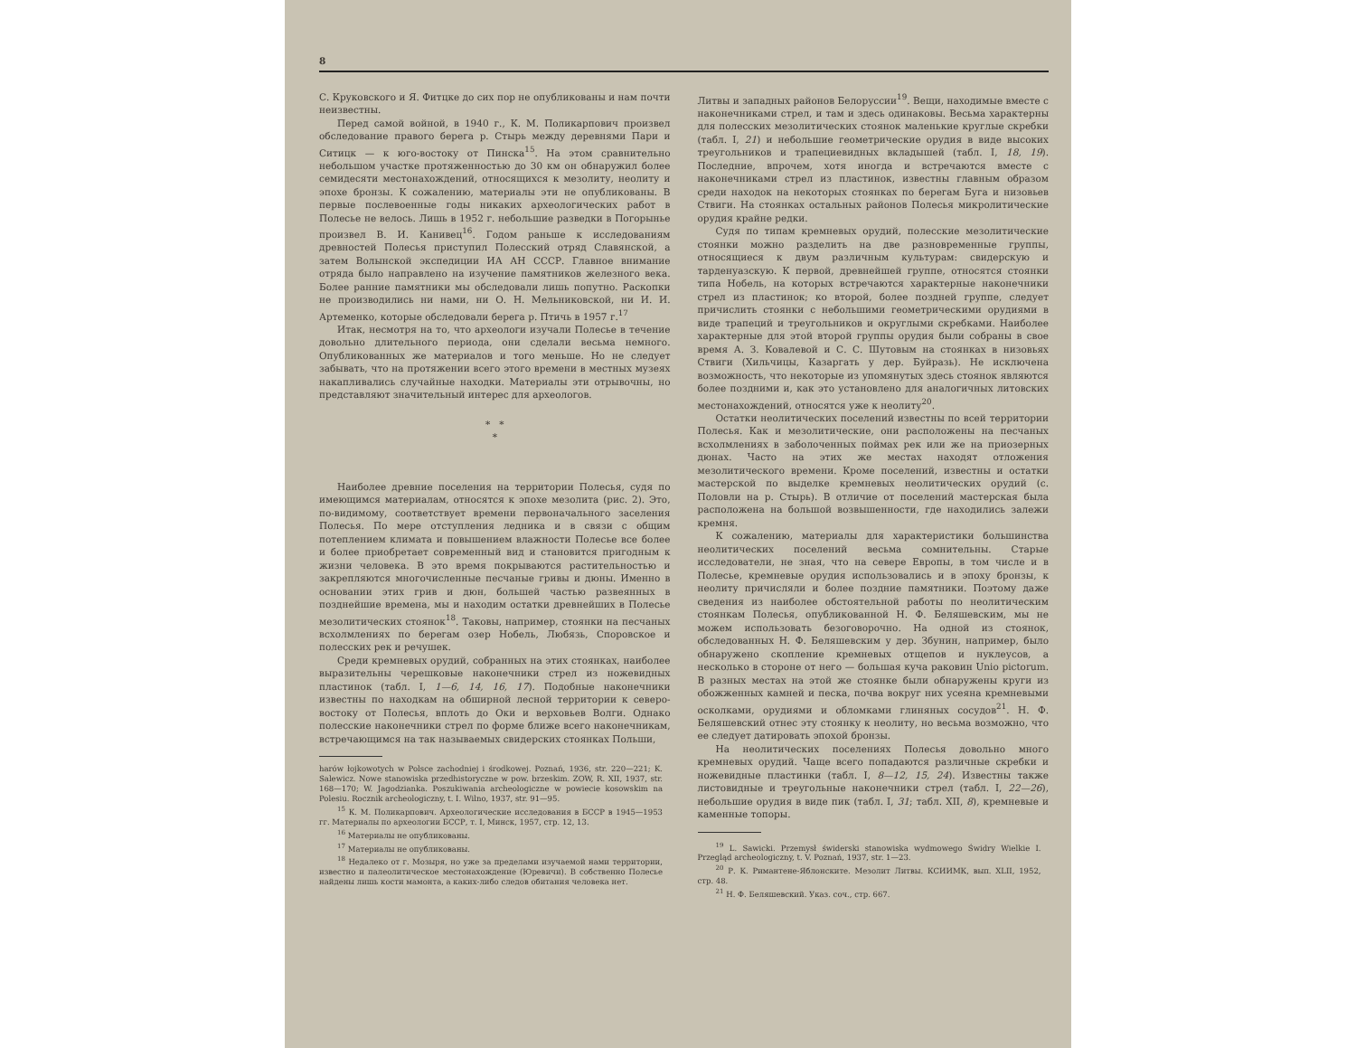8
С. Круковского и Я. Фитцке до сих пор не опубликованы и нам почти неизвестны.
Перед самой войной, в 1940 г., К. М. Поликарпович произвел обследование правого берега р. Стырь между деревнями Пари и Ситицк — к юго-востоку от Пинска<sup>15</sup>. На этом сравнительно небольшом участке протяженностью до 30 км он обнаружил более семидесяти местонахождений, относящихся к мезолиту, неолиту и эпохе бронзы. К сожалению, материалы эти не опубликованы. В первые послевоенные годы никаких археологических работ в Полесье не велось. Лишь в 1952 г. небольшие разведки в Погорынье произвел В. И. Канивец<sup>16</sup>. Годом раньше к исследованиям древностей Полесья приступил Полесский отряд Славянской, а затем Волынской экспедиции ИА АН СССР. Главное внимание отряда было направлено на изучение памятников железного века. Более ранние памятники мы обследовали лишь попутно. Раскопки не производились ни нами, ни О. Н. Мельниковской, ни И. И. Артеменко, которые обследовали берега р. Птичь в 1957 г.<sup>17</sup>
Итак, несмотря на то, что археологи изучали Полесье в течение довольно длительного периода, они сделали весьма немного. Опубликованных же материалов и того меньше. Но не следует забывать, что на протяжении всего этого времени в местных музеях накапливались случайные находки. Материалы эти отрывочны, но представляют значительный интерес для археологов.
* *
*
Наиболее древние поселения на территории Полесья, судя по имеющимся материалам, относятся к эпохе мезолита (рис. 2). Это, по-видимому, соответствует времени первоначального заселения Полесья. По мере отступления ледника и в связи с общим потеплением климата и повышением влажности Полесье все более и более приобретает современный вид и становится пригодным к жизни человека. В это время покрываются растительностью и закрепляются многочисленные песчаные гривы и дюны. Именно в основании этих грив и дюн, большей частью развеянных в позднейшие времена, мы и находим остатки древнейших в Полесье мезолитических стоянок<sup>18</sup>. Таковы, например, стоянки на песчаных всхолмлениях по берегам озер Нобель, Любязь, Споровское и полесских рек и речушек.
Среди кремневых орудий, собранных на этих стоянках, наиболее выразительны черешковые наконечники стрел из ножевидных пластинок (табл. I, 1—6, 14, 16, 17). Подобные наконечники известны по находкам на обширной лесной территории к северо-востоку от Полесья, вплоть до Оки и верховьев Волги. Однако полесские наконечники стрел по форме ближе всего наконечникам, встречающимся на так называемых свидерских стоянках Польши,
harów łojkowotych w Polsce zachodniej i środkowej. Poznań, 1936, str. 220—221; K. Salewicz. Nowe stanowiska przedhistoryczne w pow. brzeskim. ZOW, R. XII, 1937, str. 168—170; W. Jagodzianka. Poszukiwania archeologiczne w powiecie kosowskim na Polesiu. Rocznik archeologiczny, t. I. Wilno, 1937, str. 91—95.
<sup>15</sup> К. М. Поликарпович. Археологические исследования в БССР в 1945—1953 гг. Материалы по археологии БССР, т. I, Минск, 1957, стр. 12, 13.
<sup>16</sup> Материалы не опубликованы.
<sup>17</sup> Материалы не опубликованы.
<sup>18</sup> Недалеко от г. Мозыря, но уже за пределами изучаемой нами территории, известно и палеолитическое местонахождение (Юревичи). В собственно Полесье найдены лишь кости мамонта, а каких-либо следов обитания человека нет.
Литвы и западных районов Белоруссии<sup>19</sup>. Вещи, находимые вместе с наконечниками стрел, и там и здесь одинаковы. Весьма характерны для полесских мезолитических стоянок маленькие круглые скребки (табл. I, 21) и небольшие геометрические орудия в виде высоких треугольников и трапециевидных вкладышей (табл. I, 18, 19). Последние, впрочем, хотя иногда и встречаются вместе с наконечниками стрел из пластинок, известны главным образом среди находок на некоторых стоянках по берегам Буга и низовьев Ствиги. На стоянках остальных районов Полесья микролитические орудия крайне редки.
Судя по типам кремневых орудий, полесские мезолитические стоянки можно разделить на две разновременные группы, относящиеся к двум различным культурам: свидерскую и тарденуазскую. К первой, древнейшей группе, относятся стоянки типа Нобель, на которых встречаются характерные наконечники стрел из пластинок; ко второй, более поздней группе, следует причислить стоянки с небольшими геометрическими орудиями в виде трапеций и треугольников и округлыми скребками. Наиболее характерные для этой второй группы орудия были собраны в свое время А. З. Ковалевой и С. С. Шутовым на стоянках в низовьях Ствиги (Хильчицы, Казаргать у дер. Буйразь). Не исключена возможность, что некоторые из упомянутых здесь стоянок являются более поздними и, как это установлено для аналогичных литовских местонахождений, относятся уже к неолиту<sup>20</sup>.
Остатки неолитических поселений известны по всей территории Полесья. Как и мезолитические, они расположены на песчаных всхолмлениях в заболоченных поймах рек или же на приозерных дюнах. Часто на этих же местах находят отложения мезолитического времени. Кроме поселений, известны и остатки мастерской по выделке кремневых неолитических орудий (с. Половли на р. Стырь). В отличие от поселений мастерская была расположена на большой возвышенности, где находились залежи кремня.
К сожалению, материалы для характеристики большинства неолитических поселений весьма сомнительны. Старые исследователи, не зная, что на севере Европы, в том числе и в Полесье, кремневые орудия использовались и в эпоху бронзы, к неолиту причисляли и более поздние памятники. Поэтому даже сведения из наиболее обстоятельной работы по неолитическим стоянкам Полесья, опубликованной Н. Ф. Беляшевским, мы не можем использовать безоговорочно. На одной из стоянок, обследованных Н. Ф. Беляшевским у дер. Збунин, например, было обнаружено скопление кремневых отщепов и нуклеусов, а несколько в стороне от него — большая куча раковин Unio pictorum. В разных местах на этой же стоянке были обнаружены круги из обожженных камней и песка, почва вокруг них усеяна кремневыми осколками, орудиями и обломками глиняных сосудов<sup>21</sup>. Н. Ф. Беляшевский отнес эту стоянку к неолиту, но весьма возможно, что ее следует датировать эпохой бронзы.
На неолитических поселениях Полесья довольно много кремневых орудий. Чаще всего попадаются различные скребки и ножевидные пластинки (табл. I, 8—12, 15, 24). Известны также листовидные и треугольные наконечники стрел (табл. I, 22—26), небольшие орудия в виде пик (табл. I, 31; табл. XII, 8), кремневые и каменные топоры.
<sup>19</sup> L. Sawicki. Przemysł świderski stanowiska wydmowego Świdry Wielkie I. Przegląd archeologiczny, t. V. Poznań, 1937, str. 1—23.
<sup>20</sup> Р. К. Римантене-Яблонските. Мезолит Литвы. КСИИМК, вып. XLII, 1952, стр. 48.
<sup>21</sup> Н. Ф. Беляшевский. Указ. соч., стр. 667.